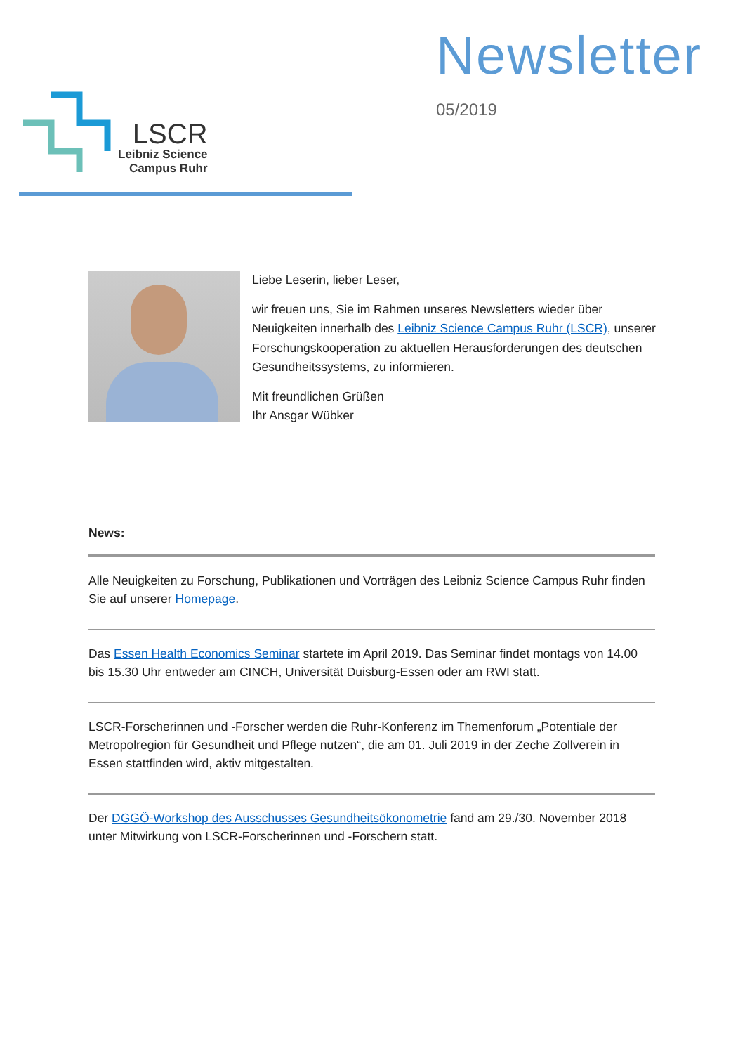LSCR
Leibniz Science
Campus Ruhr
Newsletter
05/2019
Liebe Leserin, lieber Leser,
wir freuen uns, Sie im Rahmen unseres Newsletters wieder über Neuigkeiten innerhalb des Leibniz Science Campus Ruhr (LSCR), unserer Forschungskooperation zu aktuellen Herausforderungen des deutschen Gesundheitssystems, zu informieren.
Mit freundlichen Grüßen
Ihr Ansgar Wübker
News:
Alle Neuigkeiten zu Forschung, Publikationen und Vorträgen des Leibniz Science Campus Ruhr finden Sie auf unserer Homepage.
Das Essen Health Economics Seminar startete im April 2019. Das Seminar findet montags von 14.00 bis 15.30 Uhr entweder am CINCH, Universität Duisburg-Essen oder am RWI statt.
LSCR-Forscherinnen und -Forscher werden die Ruhr-Konferenz im Themenforum „Potentiale der Metropolregion für Gesundheit und Pflege nutzen“, die am 01. Juli 2019 in der Zeche Zollverein in Essen stattfinden wird, aktiv mitgestalten.
Der DGGÖ-Workshop des Ausschusses Gesundheitsökonometrie fand am 29./30. November 2018 unter Mitwirkung von LSCR-Forscherinnen und -Forschern statt.